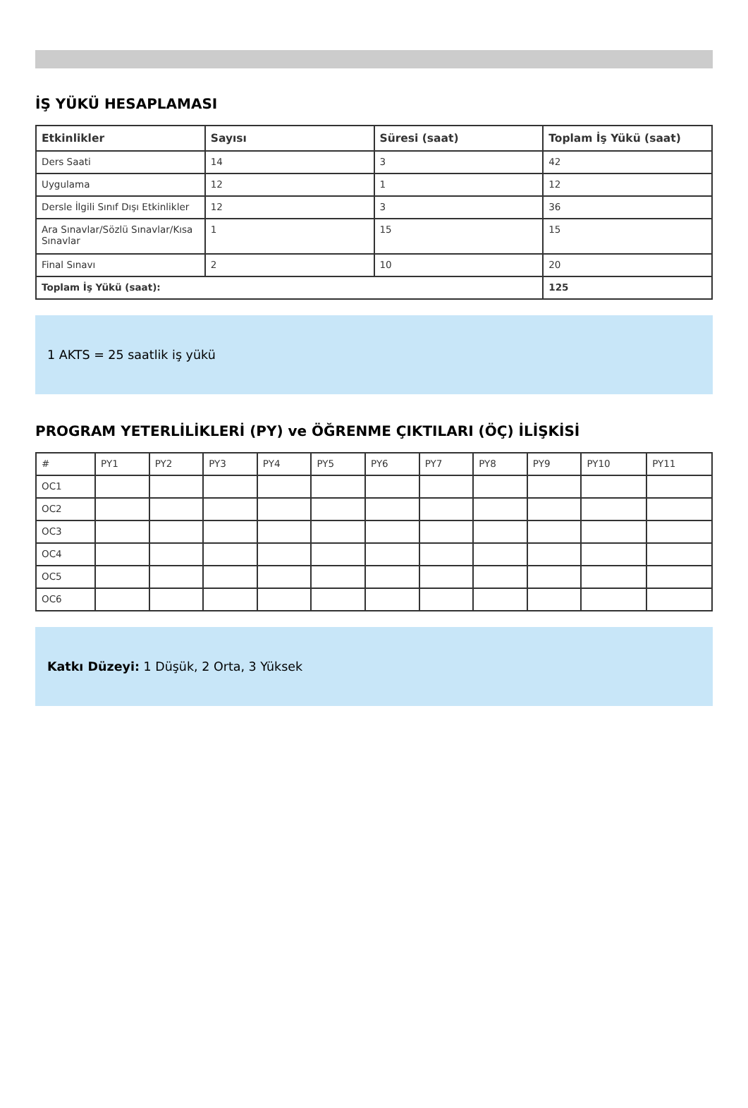İŞ YÜKÜ HESAPLAMASI
| Etkinlikler | Sayısı | Süresi (saat) | Toplam İş Yükü (saat) |
| --- | --- | --- | --- |
| Ders Saati | 14 | 3 | 42 |
| Uygulama | 12 | 1 | 12 |
| Dersle İlgili Sınıf Dışı Etkinlikler | 12 | 3 | 36 |
| Ara Sınavlar/Sözlü Sınavlar/Kısa Sınavlar | 1 | 15 | 15 |
| Final Sınavı | 2 | 10 | 20 |
| Toplam İş Yükü (saat): | | | 125 |
1 AKTS = 25 saatlik iş yükü
PROGRAM YETERLİLİKLERİ (PY) ve ÖĞRENME ÇIKTILARI (ÖÇ) İLİŞKİSİ
| # | PY1 | PY2 | PY3 | PY4 | PY5 | PY6 | PY7 | PY8 | PY9 | PY10 | PY11 |
| OC1 | | | | | | | | | | | |
| OC2 | | | | | | | | | | | |
| OC3 | | | | | | | | | | | |
| OC4 | | | | | | | | | | | |
| OC5 | | | | | | | | | | | |
| OC6 | | | | | | | | | | | |
Katkı Düzeyi: 1 Düşük, 2 Orta, 3 Yüksek